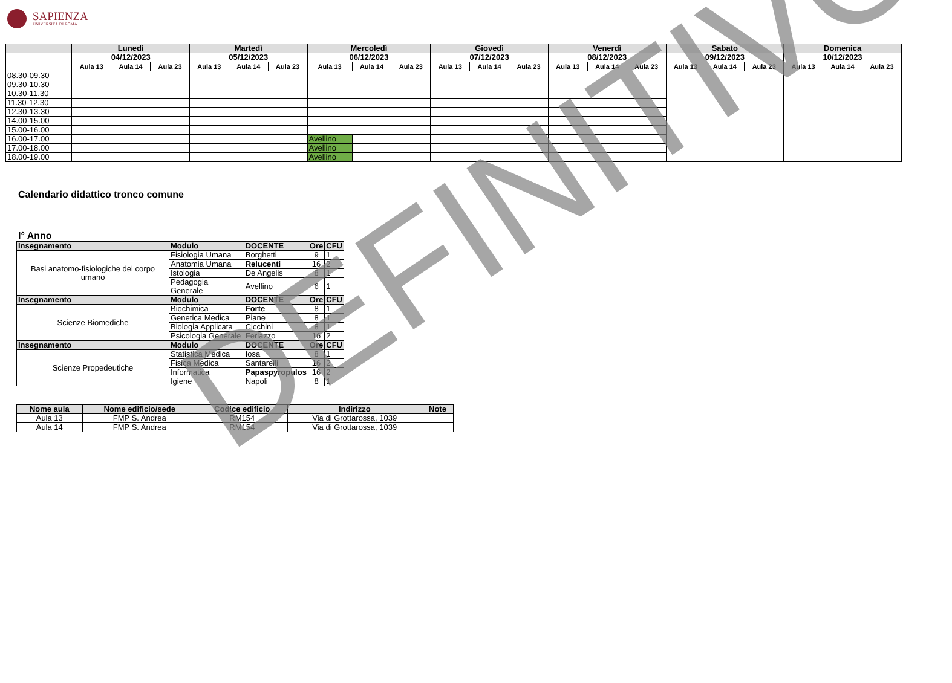SAPIENZA
UNIVERSITÀ DI ROMA
| | Lunedì | | | Martedì | | | Mercoledì | | | Giovedì | | | Venerdì | | | Sabato | | | Domenica | | |
| --- | --- | --- | --- | --- | --- | --- | --- | --- | --- | --- | --- | --- | --- | --- | --- | --- | --- | --- | --- | --- | --- |
| | 04/12/2023 | | | 05/12/2023 | | | 06/12/2023 | | | 07/12/2023 | | | 08/12/2023 | | | 09/12/2023 | | | 10/12/2023 | | |
| | Aula 13 | Aula 14 | Aula 23 | Aula 13 | Aula 14 | Aula 23 | Aula 13 | Aula 14 | Aula 23 | Aula 13 | Aula 14 | Aula 23 | Aula 13 | Aula 14 | Aula 23 | Aula 13 | Aula 14 | Aula 23 | Aula 13 | Aula 14 | Aula 23 |
| 08.30-09.30 | | | | | | | | | | | | | | | | | | | | | |
| 09.30-10.30 | | | | | | | | | | | | | | | | | | | | | |
| 10.30-11.30 | | | | | | | | | | | | | | | | | | | | | |
| 11.30-12.30 | | | | | | | | | | | | | | | | | | | | | |
| 12.30-13.30 | | | | | | | | | | | | | | | | | | | | | |
| 14.00-15.00 | | | | | | | | | | | | | | | | | | | | | |
| 15.00-16.00 | | | | | | | | | | | | | | | | | | | | | |
| 16.00-17.00 | | | | | | | Avellino | | | | | | | | | | | | | | |
| 17.00-18.00 | | | | | | | Avellino | | | | | | | | | | | | | | |
| 18.00-19.00 | | | | | | | Avellino | | | | | | | | | | | | | | |
Calendario didattico tronco comune
I° Anno
| Insegnamento | Modulo | DOCENTE | Ore | CFU |
| --- | --- | --- | --- | --- |
| Basi anatomo-fisiologiche del corpo umano | Fisiologia Umana | Borghetti | 9 | 1 |
| | Anatomia Umana | Relucenti | 16 | 2 |
| | Istologia | De Angelis | 8 | 1 |
| | Pedagogia Generale | Avellino | 6 | 1 |
| Insegnamento | Modulo | DOCENTE | Ore | CFU |
| Scienze Biomediche | Biochimica | Forte | 8 | 1 |
| | Genetica Medica | Piane | 8 | 1 |
| | Biologia Applicata | Cicchini | 8 | 1 |
| | Psicologia Generale | Ferlazzo | 16 | 2 |
| Insegnamento | Modulo | DOCENTE | Ore | CFU |
| Scienze Propedeutiche | Statistica Medica | Iosa | 8 | 1 |
| | Fisica Medica | Santarelli | 16 | 2 |
| | Informatica | Papaspyropulos | 16 | 2 |
| | Igiene | Napoli | 8 | 1 |
| Nome aula | Nome edificio/sede | Codice edificio | Indirizzo | Note |
| --- | --- | --- | --- | --- |
| Aula 13 | FMP S. Andrea | RM154 | Via di Grottarossa, 1039 | |
| Aula 14 | FMP S. Andrea | RM154 | Via di Grottarossa, 1039 | |
DEFINITIVO